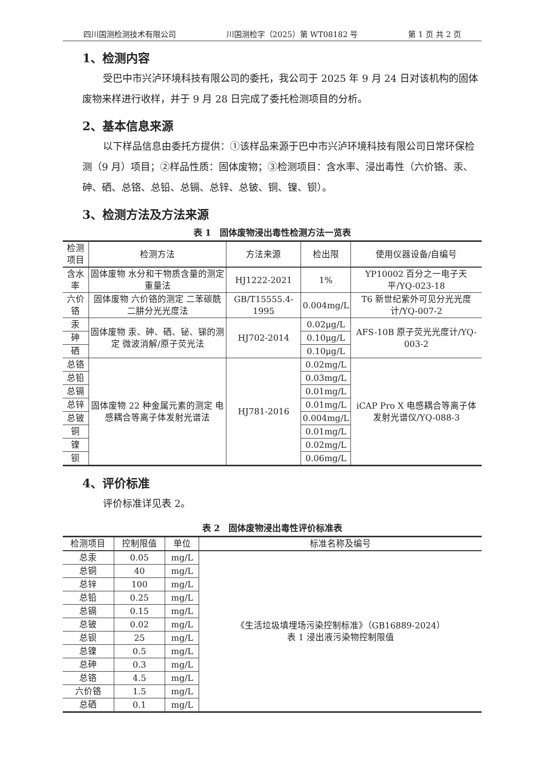四川国测检测技术有限公司 川国测检字（2025）第 WT08182 号 第 1 页 共 2 页
1、检测内容
受巴中市兴泸环境科技有限公司的委托，我公司于 2025 年 9 月 24 日对该机构的固体废物来样进行收样，并于 9 月 28 日完成了委托检测项目的分析。
2、基本信息来源
以下样品信息由委托方提供：①该样品来源于巴中市兴泸环境科技有限公司日常环保检测（9 月）项目；②样品性质：固体废物；③检测项目：含水率、浸出毒性（六价铬、汞、砷、硒、总铬、总铅、总镉、总锌、总铍、铜、镍、钡）。
3、检测方法及方法来源
表 1　固体废物浸出毒性检测方法一览表
| 检测项目 | 检测方法 | 方法来源 | 检出限 | 使用仪器设备/自编号 |
| --- | --- | --- | --- | --- |
| 含水率 | 固体废物 水分和干物质含量的测定 重量法 | HJ1222-2021 | 1% | YP10002 百分之一电子天平/YQ-023-18 |
| 六价铬 | 固体废物 六价铬的测定 二苯碳酰二肼分光光度法 | GB/T15555.4-1995 | 0.004mg/L | T6 新世纪紫外可见分光光度计/YQ-007-2 |
| 汞 | 固体废物 汞、砷、硒、铋、锑的测定 微波消解/原子荧光法 | HJ702-2014 | 0.02μg/L | AFS-10B 原子荧光光度计/YQ-003-2 |
| 砷 | | | 0.10μg/L | |
| 硒 | | | 0.10μg/L | |
| 总铬 | 固体废物 22 种金属元素的测定 电感耦合等离子体发射光谱法 | HJ781-2016 | 0.02mg/L | iCAP Pro X 电感耦合等离子体发射光谱仪/YQ-088-3 |
| 总铅 | | | 0.03mg/L | |
| 总镉 | | | 0.01mg/L | |
| 总锌 | | | 0.01mg/L | |
| 总铍 | | | 0.004mg/L | |
| 铜 | | | 0.01mg/L | |
| 镍 | | | 0.02mg/L | |
| 钡 | | | 0.06mg/L | |
4、评价标准
评价标准详见表 2。
表 2　固体废物浸出毒性评价标准表
| 检测项目 | 控制限值 | 单位 | 标准名称及编号 |
| --- | --- | --- | --- |
| 总汞 | 0.05 | mg/L | 《生活垃圾填埋场污染控制标准》（GB16889-2024） 表 1 浸出液污染物控制限值 |
| 总铜 | 40 | mg/L | |
| 总锌 | 100 | mg/L | |
| 总铅 | 0.25 | mg/L | |
| 总镉 | 0.15 | mg/L | |
| 总铍 | 0.02 | mg/L | |
| 总钡 | 25 | mg/L | |
| 总镍 | 0.5 | mg/L | |
| 总砷 | 0.3 | mg/L | |
| 总铬 | 4.5 | mg/L | |
| 六价铬 | 1.5 | mg/L | |
| 总硒 | 0.1 | mg/L | |